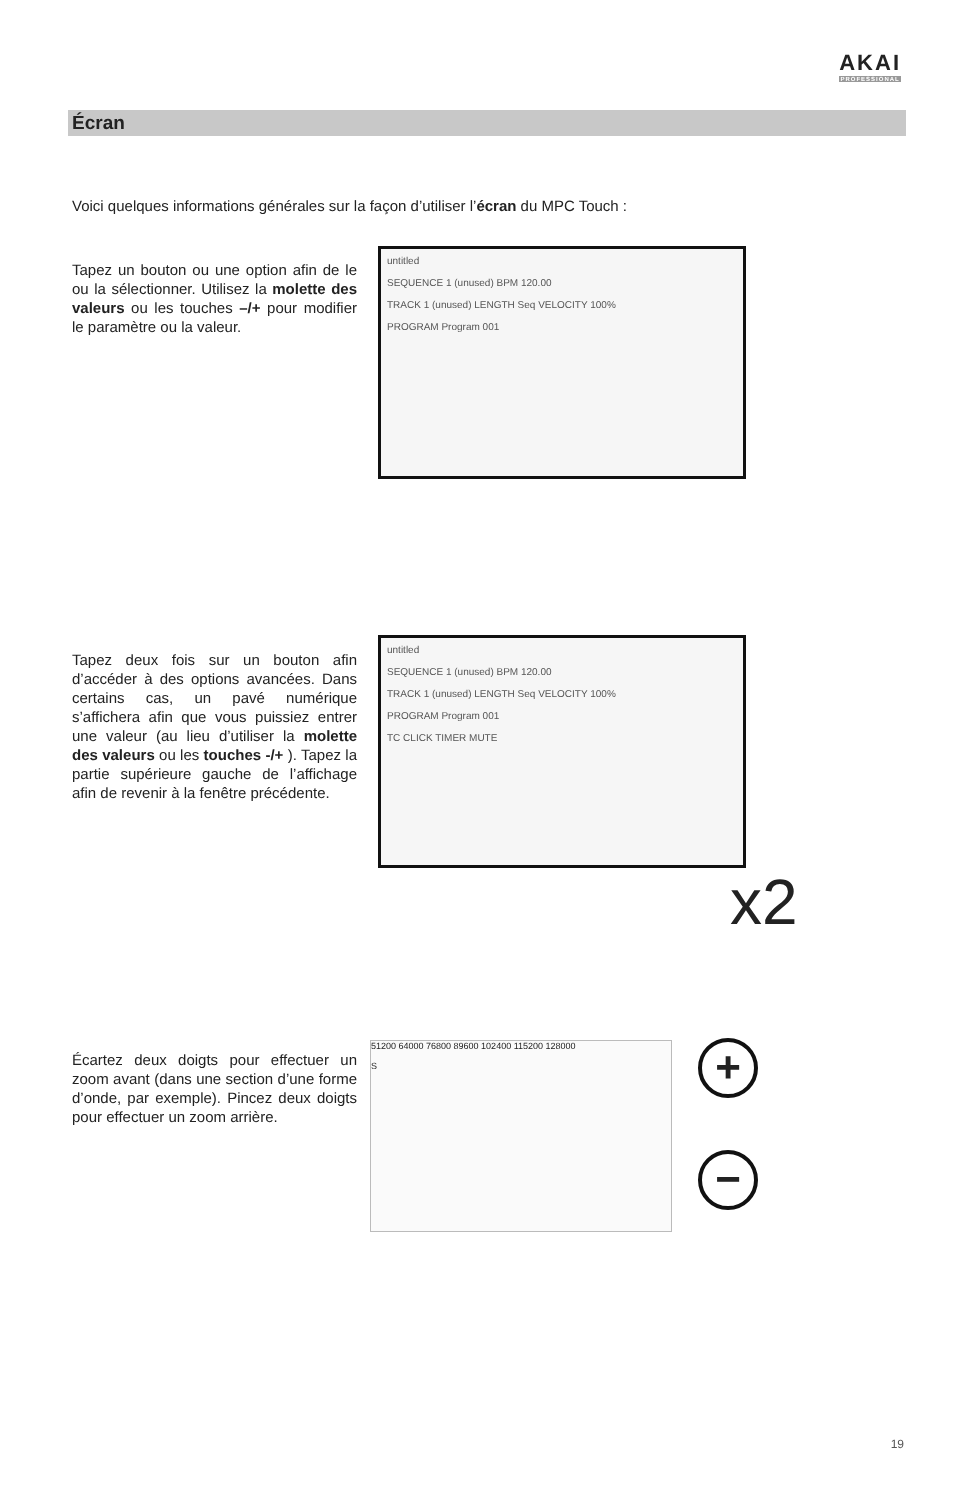AKAI
PROFESSIONAL
Écran
Voici quelques informations générales sur la façon d’utiliser l’écran du MPC Touch :
Tapez un bouton ou une option afin de le ou la sélectionner. Utilisez la molette des valeurs ou les touches –/+ pour modifier le paramètre ou la valeur.
untitled
SEQUENCE 1 (unused) BPM 120.00
TRACK 1 (unused) LENGTH Seq VELOCITY 100%
PROGRAM Program 001
Tapez deux fois sur un bouton afin d’accéder à des options avancées. Dans certains cas, un pavé numérique s’affichera afin que vous puissiez entrer une valeur (au lieu d’utiliser la molette des valeurs ou les touches -/+ ). Tapez la partie supérieure gauche de l’affichage afin de revenir à la fenêtre précédente.
untitled
SEQUENCE 1 (unused) BPM 120.00
TRACK 1 (unused) LENGTH Seq VELOCITY 100%
PROGRAM Program 001
TC CLICK TIMER MUTE
x2
Écartez deux doigts pour effectuer un zoom avant (dans une section d’une forme d’onde, par exemple). Pincez deux doigts pour effectuer un zoom arrière.
51200 64000 76800 89600 102400 115200 128000
S
+
−
19